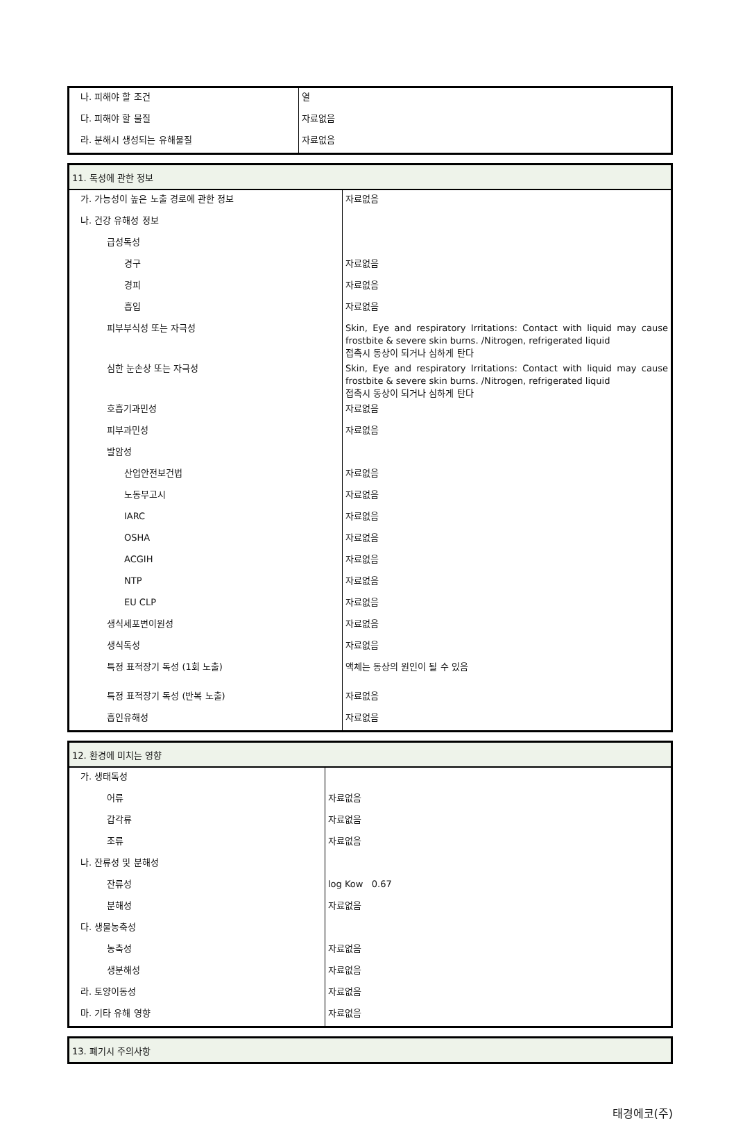| 나. 피해야 할 조건 | 열 |
| 다. 피해야 할 물질 | 자료없음 |
| 라. 분해시 생성되는 유해물질 | 자료없음 |
| 11. 독성에 관한 정보 | |
| 가. 가능성이 높은 노출 경로에 관한 정보 | 자료없음 |
| 나. 건강 유해성 정보 | |
| 급성독성 | |
| 경구 | 자료없음 |
| 경피 | 자료없음 |
| 흡입 | 자료없음 |
| 피부부식성 또는 자극성 | Skin, Eye and respiratory Irritations: Contact with liquid may cause frostbite & severe skin burns. /Nitrogen, refrigerated liquid 접촉시 동상이 되거나 심하게 탄다 |
| 심한 눈손상 또는 자극성 | Skin, Eye and respiratory Irritations: Contact with liquid may cause frostbite & severe skin burns. /Nitrogen, refrigerated liquid 접촉시 동상이 되거나 심하게 탄다 |
| 호흡기과민성 | 자료없음 |
| 피부과민성 | 자료없음 |
| 발암성 | |
| 산업안전보건법 | 자료없음 |
| 노동부고시 | 자료없음 |
| IARC | 자료없음 |
| OSHA | 자료없음 |
| ACGIH | 자료없음 |
| NTP | 자료없음 |
| EU CLP | 자료없음 |
| 생식세포변이원성 | 자료없음 |
| 생식독성 | 자료없음 |
| 특정 표적장기 독성 (1회 노출) | 액체는 동상의 원인이 될 수 있음 |
| 특정 표적장기 독성 (반복 노출) | 자료없음 |
| 흡인유해성 | 자료없음 |
| 12. 환경에 미치는 영향 | |
| 가. 생태독성 | |
| 어류 | 자료없음 |
| 갑각류 | 자료없음 |
| 조류 | 자료없음 |
| 나. 잔류성 및 분해성 | |
| 잔류성 | log Kow 0.67 |
| 분해성 | 자료없음 |
| 다. 생물농축성 | |
| 농축성 | 자료없음 |
| 생분해성 | 자료없음 |
| 라. 토양이동성 | 자료없음 |
| 마. 기타 유해 영향 | 자료없음 |
| 13. 폐기시 주의사항 |
태경에코(주)